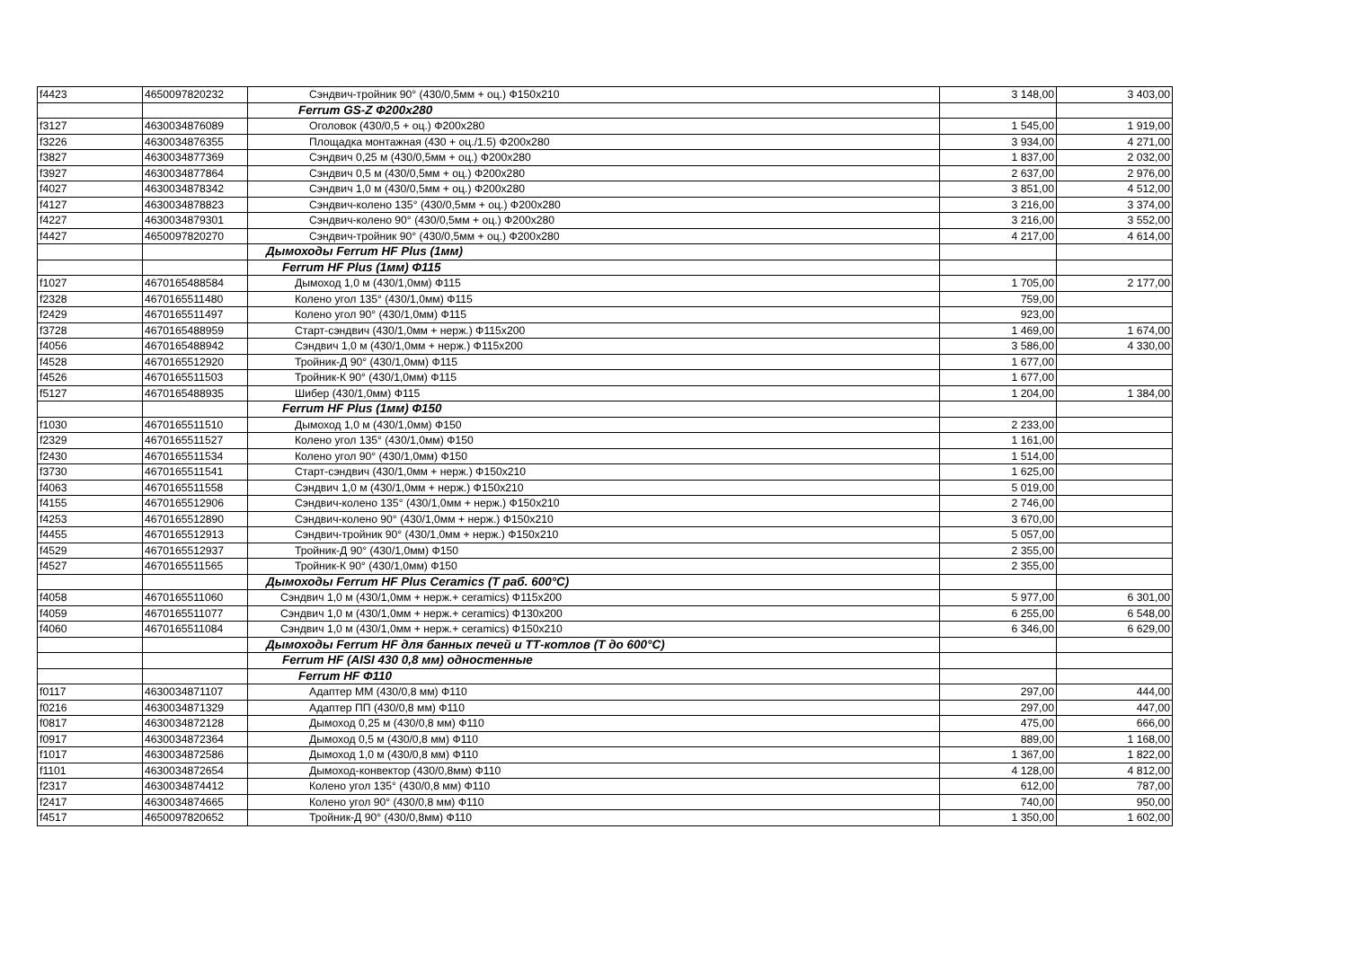| f4423 | 4650097820232 | Сэндвич-тройник 90° (430/0,5мм + оц.) Ф150х210 | 3 148,00 | 3 403,00 |
| | | Ferrum GS-Z Ф200х280 | | |
| f3127 | 4630034876089 | Оголовок (430/0,5 + оц.) Ф200х280 | 1 545,00 | 1 919,00 |
| f3226 | 4630034876355 | Площадка монтажная (430 + оц./1.5) Ф200х280 | 3 934,00 | 4 271,00 |
| f3827 | 4630034877369 | Сэндвич 0,25 м (430/0,5мм + оц.) Ф200х280 | 1 837,00 | 2 032,00 |
| f3927 | 4630034877864 | Сэндвич 0,5 м (430/0,5мм + оц.) Ф200х280 | 2 637,00 | 2 976,00 |
| f4027 | 4630034878342 | Сэндвич 1,0 м (430/0,5мм + оц.) Ф200х280 | 3 851,00 | 4 512,00 |
| f4127 | 4630034878823 | Сэндвич-колено 135° (430/0,5мм + оц.) Ф200х280 | 3 216,00 | 3 374,00 |
| f4227 | 4630034879301 | Сэндвич-колено 90° (430/0,5мм + оц.) Ф200х280 | 3 216,00 | 3 552,00 |
| f4427 | 4650097820270 | Сэндвич-тройник 90° (430/0,5мм + оц.) Ф200х280 | 4 217,00 | 4 614,00 |
| | | Дымоходы Ferrum HF Plus (1мм) | | |
| | | Ferrum HF Plus (1мм) Ф115 | | |
| f1027 | 4670165488584 | Дымоход 1,0 м (430/1,0мм) Ф115 | 1 705,00 | 2 177,00 |
| f2328 | 4670165511480 | Колено угол 135° (430/1,0мм) Ф115 | 759,00 | |
| f2429 | 4670165511497 | Колено угол 90° (430/1,0мм) Ф115 | 923,00 | |
| f3728 | 4670165488959 | Старт-сэндвич (430/1,0мм + нерж.) Ф115х200 | 1 469,00 | 1 674,00 |
| f4056 | 4670165488942 | Сэндвич 1,0 м (430/1,0мм + нерж.) Ф115х200 | 3 586,00 | 4 330,00 |
| f4528 | 4670165512920 | Тройник-Д 90° (430/1,0мм) Ф115 | 1 677,00 | |
| f4526 | 4670165511503 | Тройник-К 90° (430/1,0мм) Ф115 | 1 677,00 | |
| f5127 | 4670165488935 | Шибер (430/1,0мм) Ф115 | 1 204,00 | 1 384,00 |
| | | Ferrum HF Plus (1мм) Ф150 | | |
| f1030 | 4670165511510 | Дымоход 1,0 м (430/1,0мм) Ф150 | 2 233,00 | |
| f2329 | 4670165511527 | Колено угол 135° (430/1,0мм) Ф150 | 1 161,00 | |
| f2430 | 4670165511534 | Колено угол 90° (430/1,0мм) Ф150 | 1 514,00 | |
| f3730 | 4670165511541 | Старт-сэндвич (430/1,0мм + нерж.) Ф150х210 | 1 625,00 | |
| f4063 | 4670165511558 | Сэндвич 1,0 м (430/1,0мм + нерж.) Ф150х210 | 5 019,00 | |
| f4155 | 4670165512906 | Сэндвич-колено 135° (430/1,0мм + нерж.) Ф150х210 | 2 746,00 | |
| f4253 | 4670165512890 | Сэндвич-колено 90° (430/1,0мм + нерж.) Ф150х210 | 3 670,00 | |
| f4455 | 4670165512913 | Сэндвич-тройник 90° (430/1,0мм + нерж.) Ф150х210 | 5 057,00 | |
| f4529 | 4670165512937 | Тройник-Д 90° (430/1,0мм) Ф150 | 2 355,00 | |
| f4527 | 4670165511565 | Тройник-К 90° (430/1,0мм) Ф150 | 2 355,00 | |
| | | Дымоходы Ferrum HF Plus Ceramics (Т раб. 600°С) | | |
| f4058 | 4670165511060 | Сэндвич 1,0 м (430/1,0мм + нерж.+ ceramics) Ф115х200 | 5 977,00 | 6 301,00 |
| f4059 | 4670165511077 | Сэндвич 1,0 м (430/1,0мм + нерж.+ ceramics) Ф130х200 | 6 255,00 | 6 548,00 |
| f4060 | 4670165511084 | Сэндвич 1,0 м (430/1,0мм + нерж.+ ceramics) Ф150х210 | 6 346,00 | 6 629,00 |
| | | Дымоходы Ferrum HF для банных печей и ТТ-котлов (Т до 600°С) | | |
| | | Ferrum HF (AISI 430 0,8 мм) одностенные | | |
| | | Ferrum HF Ф110 | | |
| f0117 | 4630034871107 | Адаптер ММ (430/0,8 мм) Ф110 | 297,00 | 444,00 |
| f0216 | 4630034871329 | Адаптер ПП (430/0,8 мм) Ф110 | 297,00 | 447,00 |
| f0817 | 4630034872128 | Дымоход 0,25 м (430/0,8 мм) Ф110 | 475,00 | 666,00 |
| f0917 | 4630034872364 | Дымоход 0,5 м (430/0,8 мм) Ф110 | 889,00 | 1 168,00 |
| f1017 | 4630034872586 | Дымоход 1,0 м (430/0,8 мм) Ф110 | 1 367,00 | 1 822,00 |
| f1101 | 4630034872654 | Дымоход-конвектор (430/0,8мм) Ф110 | 4 128,00 | 4 812,00 |
| f2317 | 4630034874412 | Колено угол 135° (430/0,8 мм) Ф110 | 612,00 | 787,00 |
| f2417 | 4630034874665 | Колено угол 90° (430/0,8 мм) Ф110 | 740,00 | 950,00 |
| f4517 | 4650097820652 | Тройник-Д 90° (430/0,8мм) Ф110 | 1 350,00 | 1 602,00 |